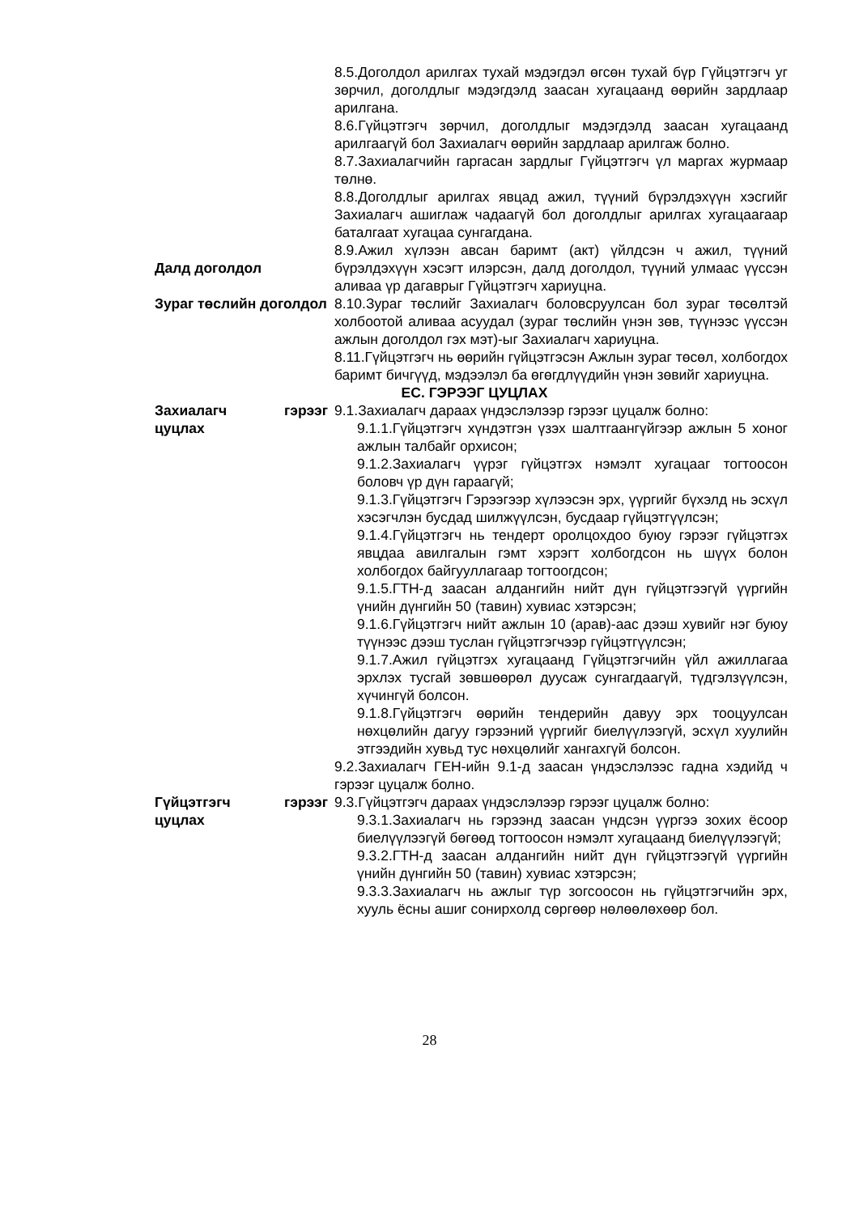8.5.Доголдол арилгах тухай мэдэгдэл өгсөн тухай бүр Гүйцэтгэгч уг зөрчил, доголдлыг мэдэгдэлд заасан хугацаанд өөрийн зардлаар арилгана.
8.6.Гүйцэтгэгч зөрчил, доголдлыг мэдэгдэлд заасан хугацаанд арилгаагүй бол Захиалагч өөрийн зардлаар арилгаж болно.
8.7.Захиалагчийн гаргасан зардлыг Гүйцэтгэгч үл маргах журмаар төлнө.
8.8.Доголдлыг арилгах явцад ажил, түүний бүрэлдэхүүн хэсгийг Захиалагч ашиглаж чадаагүй бол доголдлыг арилгах хугацаагаар баталгаат хугацаа сунгагдана.
Далд доголдол 8.9.Ажил хүлээн авсан баримт (акт) үйлдсэн ч ажил, түүний бүрэлдэхүүн хэсэгт илэрсэн, далд доголдол, түүний улмаас үүссэн аливаа үр дагаврыг Гүйцэтгэгч хариуцна.
Зураг төслийн доголдол
8.10.Зураг төслийг Захиалагч боловсруулсан бол зураг төсөлтэй холбоотой аливаа асуудал (зураг төслийн үнэн зөв, түүнээс үүссэн ажлын доголдол гэх мэт)-ыг Захиалагч хариуцна.
8.11.Гүйцэтгэгч нь өөрийн гүйцэтгэсэн Ажлын зураг төсөл, холбогдох баримт бичгүүд, мэдээлэл ба өгөгдлүүдийн үнэн зөвийг хариуцна.
ЕС. ГЭРЭЭГ ЦУЦЛАХ
Захиалагч гэрээг цуцлах
9.1.Захиалагч дараах үндэслэлээр гэрээг цуцалж болно:
9.1.1.Гүйцэтгэгч хүндэтгэн үзэх шалтгаангүйгээр ажлын 5 хоног ажлын талбайг орхисон;
9.1.2.Захиалагч үүрэг гүйцэтгэх нэмэлт хугацааг тогтоосон боловч үр дүн гараагүй;
9.1.3.Гүйцэтгэгч Гэрээгээр хүлээсэн эрх, үүргийг бүхэлд нь эсхүл хэсэгчлэн бусдад шилжүүлсэн, бусдаар гүйцэтгүүлсэн;
9.1.4.Гүйцэтгэгч нь тендерт оролцохдоо буюу гэрээг гүйцэтгэх явцдаа авилгалын гэмт хэрэгт холбогдсон нь шүүх болон холбогдох байгууллагаар тогтоогдсон;
9.1.5.ГТН-д заасан алдангийн нийт дүн гүйцэтгээгүй үүргийн үнийн дүнгийн 50 (тавин) хувиас хэтэрсэн;
9.1.6.Гүйцэтгэгч нийт ажлын 10 (арав)-аас дээш хувийг нэг буюу түүнээс дээш туслан гүйцэтгэгчээр гүйцэтгүүлсэн;
9.1.7.Ажил гүйцэтгэх хугацаанд Гүйцэтгэгчийн үйл ажиллагаа эрхлэх тусгай зөвшөөрөл дуусаж сунгагдаагүй, түдгэлзүүлсэн, хүчингүй болсон.
9.1.8.Гүйцэтгэгч өөрийн тендерийн давуу эрх тооцуулсан нөхцөлийн дагуу гэрээний үүргийг биелүүлээгүй, эсхүл хуулийн этгээдийн хувьд тус нөхцөлийг хангахгүй болсон.
9.2.Захиалагч ГЕН-ийн 9.1-д заасан үндэслэлээс гадна хэдийд ч гэрээг цуцалж болно.
Гүйцэтгэгч гэрээг цуцлах
9.3.Гүйцэтгэгч дараах үндэслэлээр гэрээг цуцалж болно:
9.3.1.Захиалагч нь гэрээнд заасан үндсэн үүргээ зохих ёсоор биелүүлээгүй бөгөөд тогтоосон нэмэлт хугацаанд биелүүлээгүй;
9.3.2.ГТН-д заасан алдангийн нийт дүн гүйцэтгээгүй үүргийн үнийн дүнгийн 50 (тавин) хувиас хэтэрсэн;
9.3.3.Захиалагч нь ажлыг түр зогсоосон нь гүйцэтгэгчийн эрх, хууль ёсны ашиг сонирхолд сөргөөр нөлөөлөхөөр бол.
28